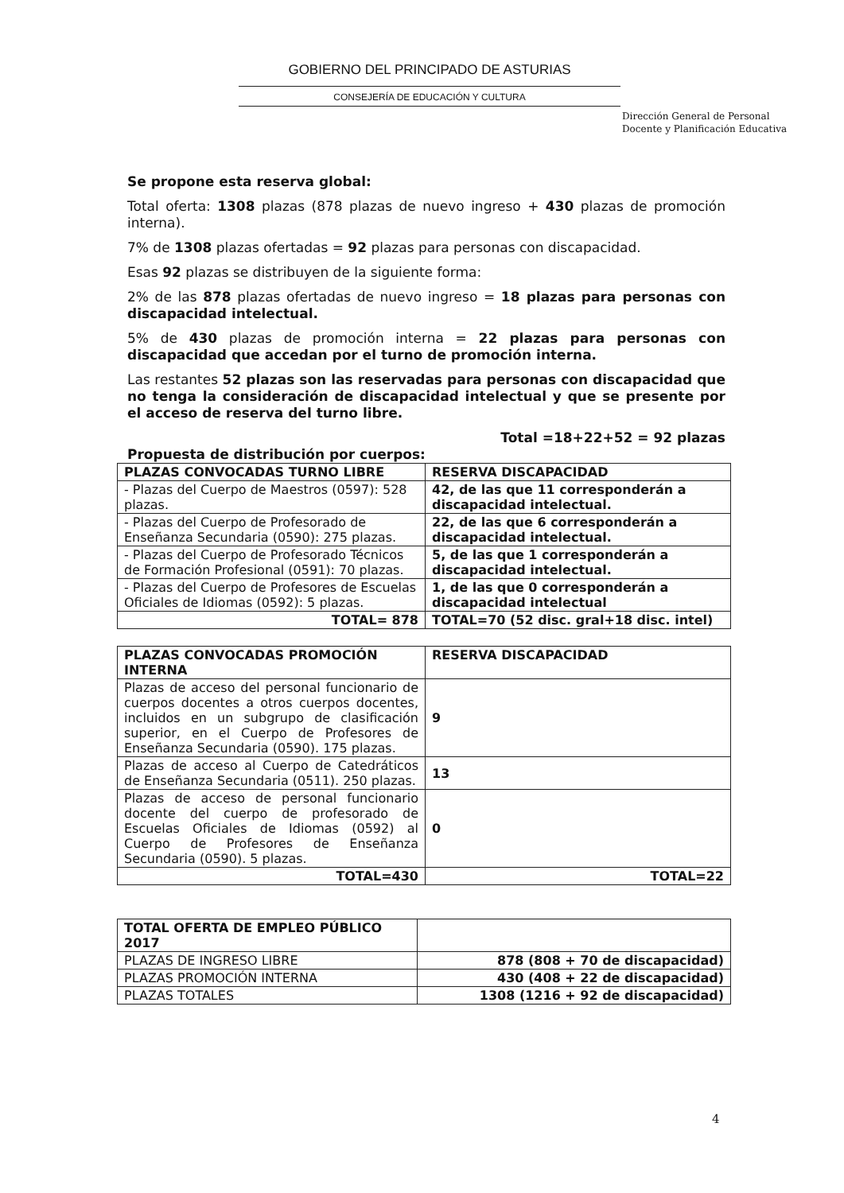GOBIERNO DEL PRINCIPADO DE ASTURIAS
CONSEJERÍA DE EDUCACIÓN Y CULTURA
Dirección General de Personal
Docente y Planificación Educativa
Se propone esta reserva global:
Total oferta: 1308 plazas (878 plazas de nuevo ingreso + 430 plazas de promoción interna).
7% de 1308 plazas ofertadas = 92 plazas para personas con discapacidad.
Esas 92 plazas se distribuyen de la siguiente forma:
2% de las 878 plazas ofertadas de nuevo ingreso = 18 plazas para personas con discapacidad intelectual.
5% de 430 plazas de promoción interna = 22 plazas para personas con discapacidad que accedan por el turno de promoción interna.
Las restantes 52 plazas son las reservadas para personas con discapacidad que no tenga la consideración de discapacidad intelectual y que se presente por el acceso de reserva del turno libre.
Total =18+22+52 = 92 plazas
Propuesta de distribución por cuerpos:
| PLAZAS CONVOCADAS TURNO LIBRE | RESERVA DISCAPACIDAD |
| - Plazas del Cuerpo de Maestros (0597): 528 plazas. | 42, de las que 11 corresponderán a discapacidad intelectual. |
| - Plazas del Cuerpo de Profesorado de Enseñanza Secundaria (0590): 275 plazas. | 22, de las que 6 corresponderán a discapacidad intelectual. |
| - Plazas del Cuerpo de Profesorado Técnicos de Formación Profesional (0591): 70 plazas. | 5, de las que 1 corresponderán a discapacidad intelectual. |
| - Plazas del Cuerpo de Profesores de Escuelas Oficiales de Idiomas (0592): 5 plazas. | 1, de las que 0 corresponderán a discapacidad intelectual |
| TOTAL= 878 | TOTAL=70 (52 disc. gral+18 disc. intel) |
| PLAZAS CONVOCADAS PROMOCIÓN INTERNA | RESERVA DISCAPACIDAD |
| Plazas de acceso del personal funcionario de cuerpos docentes a otros cuerpos docentes, incluidos en un subgrupo de clasificación superior, en el Cuerpo de Profesores de Enseñanza Secundaria (0590). 175 plazas. | 9 |
| Plazas de acceso al Cuerpo de Catedráticos de Enseñanza Secundaria (0511). 250 plazas. | 13 |
| Plazas de acceso de personal funcionario docente del cuerpo de profesorado de Escuelas Oficiales de Idiomas (0592) al Cuerpo de Profesores de Enseñanza Secundaria (0590). 5 plazas. | 0 |
| TOTAL=430 | TOTAL=22 |
| TOTAL OFERTA DE EMPLEO PÚBLICO 2017 | |
| PLAZAS DE INGRESO LIBRE | 878 (808 + 70 de discapacidad) |
| PLAZAS PROMOCIÓN INTERNA | 430 (408 + 22 de discapacidad) |
| PLAZAS TOTALES | 1308 (1216 + 92 de discapacidad) |
4